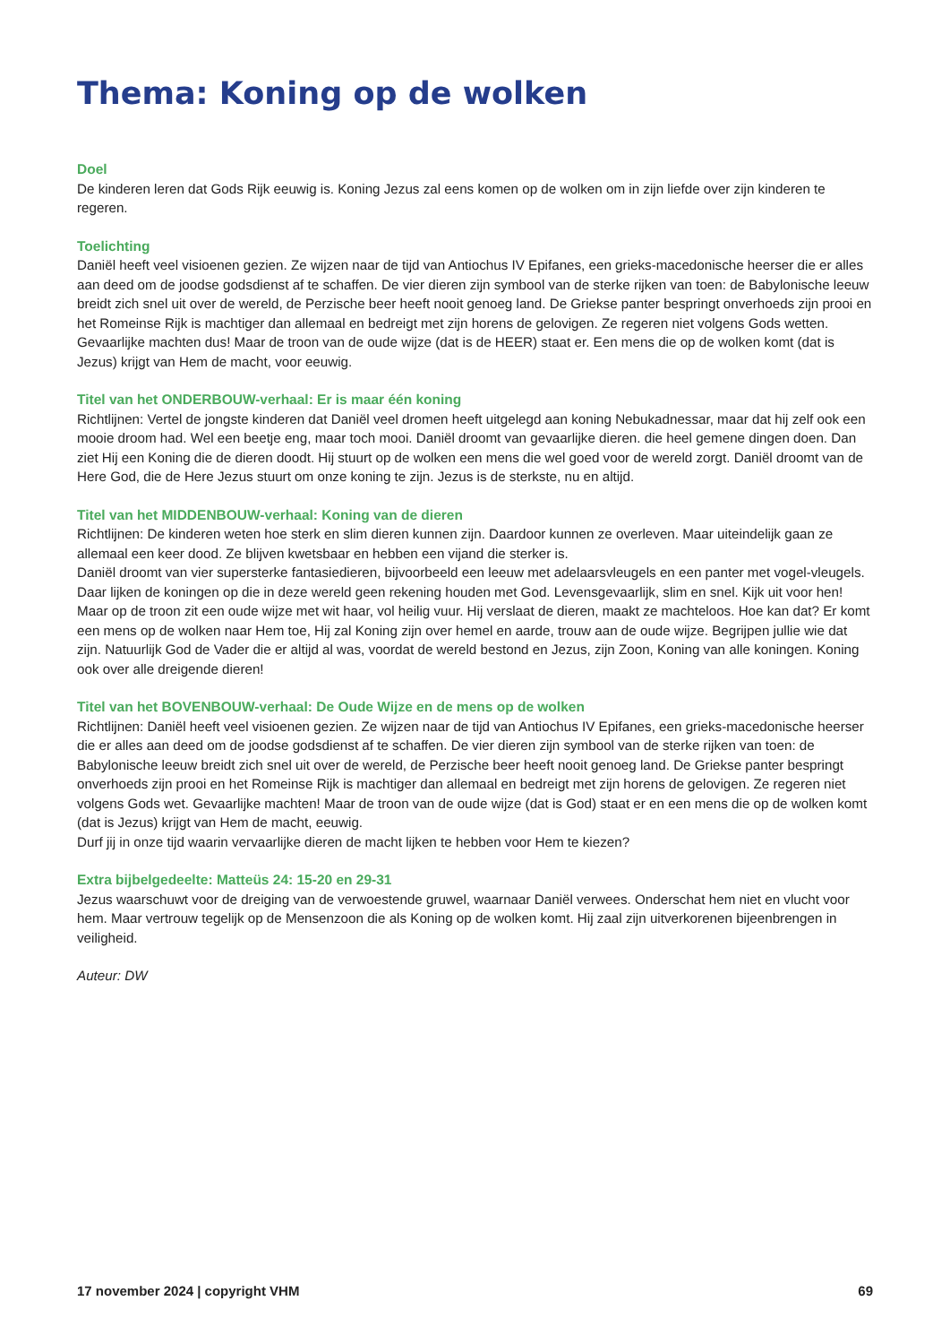Thema: Koning op de wolken
Doel
De kinderen leren dat Gods Rijk eeuwig is. Koning Jezus zal eens komen op de wolken om in zijn liefde over zijn kinderen te regeren.
Toelichting
Daniël heeft veel visioenen gezien. Ze wijzen naar de tijd van Antiochus IV Epifanes, een grieks-macedonische heerser die er alles aan deed om de joodse godsdienst af te schaffen. De vier dieren zijn symbool van de sterke rijken van toen: de Babylonische leeuw breidt zich snel uit over de wereld, de Perzische beer heeft nooit genoeg land. De Griekse panter bespringt onverhoeds zijn prooi en het Romeinse Rijk is machtiger dan allemaal en bedreigt met zijn horens de gelovigen. Ze regeren niet volgens Gods wetten. Gevaarlijke machten dus! Maar de troon van de oude wijze (dat is de HEER) staat er. Een mens die op de wolken komt (dat is Jezus) krijgt van Hem de macht, voor eeuwig.
Titel van het ONDERBOUW-verhaal: Er is maar één koning
Richtlijnen: Vertel de jongste kinderen dat Daniël veel dromen heeft uitgelegd aan koning Nebukadnessar, maar dat hij zelf ook een mooie droom had. Wel een beetje eng, maar toch mooi. Daniël droomt van gevaarlijke dieren. die heel gemene dingen doen. Dan ziet Hij een Koning die de dieren doodt. Hij stuurt op de wolken een mens die wel goed voor de wereld zorgt. Daniël droomt van de Here God, die de Here Jezus stuurt om onze koning te zijn. Jezus is de sterkste, nu en altijd.
Titel van het MIDDENBOUW-verhaal: Koning van de dieren
Richtlijnen: De kinderen weten hoe sterk en slim dieren kunnen zijn. Daardoor kunnen ze overleven. Maar uiteindelijk gaan ze allemaal een keer dood. Ze blijven kwetsbaar en hebben een vijand die sterker is.
Daniël droomt van vier supersterke fantasiedieren, bijvoorbeeld een leeuw met adelaarsvleugels en een panter met vogel-vleugels. Daar lijken de koningen op die in deze wereld geen rekening houden met God. Levensgevaarlijk, slim en snel. Kijk uit voor hen!
Maar op de troon zit een oude wijze met wit haar, vol heilig vuur. Hij verslaat de dieren, maakt ze machteloos. Hoe kan dat? Er komt een mens op de wolken naar Hem toe, Hij zal Koning zijn over hemel en aarde, trouw aan de oude wijze. Begrijpen jullie wie dat zijn. Natuurlijk God de Vader die er altijd al was, voordat de wereld bestond en Jezus, zijn Zoon, Koning van alle koningen. Koning ook over alle dreigende dieren!
Titel van het BOVENBOUW-verhaal: De Oude Wijze en de mens op de wolken
Richtlijnen: Daniël heeft veel visioenen gezien. Ze wijzen naar de tijd van Antiochus IV Epifanes, een grieks-macedonische heerser die er alles aan deed om de joodse godsdienst af te schaffen. De vier dieren zijn symbool van de sterke rijken van toen: de Babylonische leeuw breidt zich snel uit over de wereld, de Perzische beer heeft nooit genoeg land. De Griekse panter bespringt onverhoeds zijn prooi en het Romeinse Rijk is machtiger dan allemaal en bedreigt met zijn horens de gelovigen. Ze regeren niet volgens Gods wet. Gevaarlijke machten! Maar de troon van de oude wijze (dat is God) staat er en een mens die op de wolken komt (dat is Jezus) krijgt van Hem de macht, eeuwig.
Durf jij in onze tijd waarin vervaarlijke dieren de macht lijken te hebben voor Hem te kiezen?
Extra bijbelgedeelte: Matteüs 24: 15-20 en 29-31
Jezus waarschuwt voor de dreiging van de verwoestende gruwel, waarnaar Daniël verwees. Onderschat hem niet en vlucht voor hem. Maar vertrouw tegelijk op de Mensenzoon die als Koning op de wolken komt. Hij zaal zijn uitverkorenen bijeenbrengen in veiligheid.
Auteur: DW
17 november 2024 | copyright VHM 69